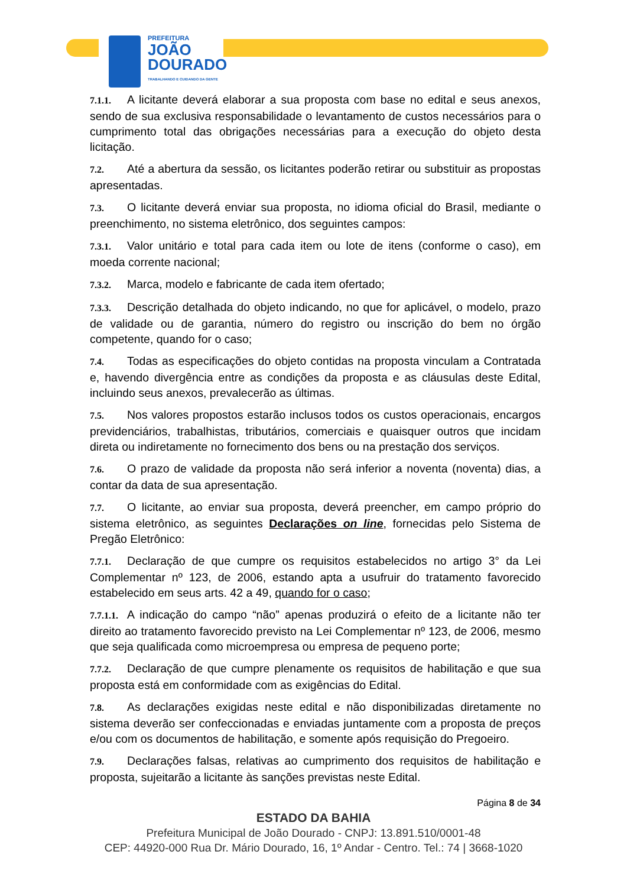PREFEITURA
JOÃO
DOURADO
TRABALHANDO E CUIDANDO DA GENTE
7.1.1. A licitante deverá elaborar a sua proposta com base no edital e seus anexos, sendo de sua exclusiva responsabilidade o levantamento de custos necessários para o cumprimento total das obrigações necessárias para a execução do objeto desta licitação.
7.2. Até a abertura da sessão, os licitantes poderão retirar ou substituir as propostas apresentadas.
7.3. O licitante deverá enviar sua proposta, no idioma oficial do Brasil, mediante o preenchimento, no sistema eletrônico, dos seguintes campos:
7.3.1. Valor unitário e total para cada item ou lote de itens (conforme o caso), em moeda corrente nacional;
7.3.2. Marca, modelo e fabricante de cada item ofertado;
7.3.3. Descrição detalhada do objeto indicando, no que for aplicável, o modelo, prazo de validade ou de garantia, número do registro ou inscrição do bem no órgão competente, quando for o caso;
7.4. Todas as especificações do objeto contidas na proposta vinculam a Contratada e, havendo divergência entre as condições da proposta e as cláusulas deste Edital, incluindo seus anexos, prevalecerão as últimas.
7.5. Nos valores propostos estarão inclusos todos os custos operacionais, encargos previdenciários, trabalhistas, tributários, comerciais e quaisquer outros que incidam direta ou indiretamente no fornecimento dos bens ou na prestação dos serviços.
7.6. O prazo de validade da proposta não será inferior a noventa (noventa) dias, a contar da data de sua apresentação.
7.7. O licitante, ao enviar sua proposta, deverá preencher, em campo próprio do sistema eletrônico, as seguintes Declarações on line, fornecidas pelo Sistema de Pregão Eletrônico:
7.7.1. Declaração de que cumpre os requisitos estabelecidos no artigo 3° da Lei Complementar nº 123, de 2006, estando apta a usufruir do tratamento favorecido estabelecido em seus arts. 42 a 49, quando for o caso;
7.7.1.1. A indicação do campo “não” apenas produzirá o efeito de a licitante não ter direito ao tratamento favorecido previsto na Lei Complementar nº 123, de 2006, mesmo que seja qualificada como microempresa ou empresa de pequeno porte;
7.7.2. Declaração de que cumpre plenamente os requisitos de habilitação e que sua proposta está em conformidade com as exigências do Edital.
7.8. As declarações exigidas neste edital e não disponibilizadas diretamente no sistema deverão ser confeccionadas e enviadas juntamente com a proposta de preços e/ou com os documentos de habilitação, e somente após requisição do Pregoeiro.
7.9. Declarações falsas, relativas ao cumprimento dos requisitos de habilitação e proposta, sujeitarão a licitante às sanções previstas neste Edital.
Página 8 de 34
ESTADO DA BAHIA
Prefeitura Municipal de João Dourado - CNPJ: 13.891.510/0001-48
CEP: 44920-000 Rua Dr. Mário Dourado, 16, 1º Andar - Centro. Tel.: 74 | 3668-1020